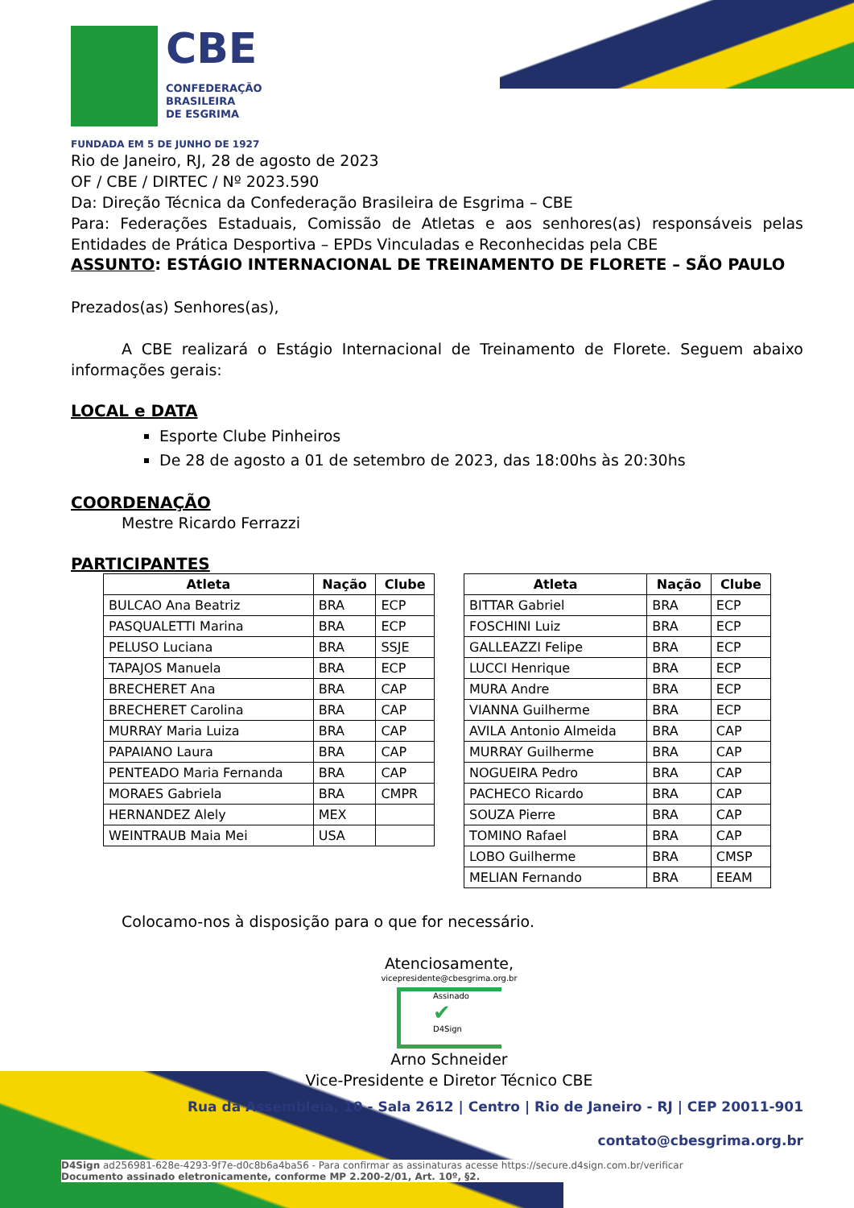CBE
CONFEDERAÇÃO
BRASILEIRA
DE ESGRIMA
FUNDADA EM 5 DE JUNHO DE 1927
Rio de Janeiro, RJ, 28 de agosto de 2023
OF / CBE / DIRTEC / Nº 2023.590
Da: Direção Técnica da Confederação Brasileira de Esgrima – CBE
Para: Federações Estaduais, Comissão de Atletas e aos senhores(as) responsáveis pelas Entidades de Prática Desportiva – EPDs Vinculadas e Reconhecidas pela CBE
ASSUNTO: ESTÁGIO INTERNACIONAL DE TREINAMENTO DE FLORETE – SÃO PAULO
Prezados(as) Senhores(as),
A CBE realizará o Estágio Internacional de Treinamento de Florete. Seguem abaixo informações gerais:
LOCAL e DATA
Esporte Clube Pinheiros
De 28 de agosto a 01 de setembro de 2023, das 18:00hs às 20:30hs
COORDENAÇÃO
Mestre Ricardo Ferrazzi
PARTICIPANTES
| Atleta | Nação | Clube |
| --- | --- | --- |
| BULCAO Ana Beatriz | BRA | ECP |
| PASQUALETTI Marina | BRA | ECP |
| PELUSO Luciana | BRA | SSJE |
| TAPAJOS Manuela | BRA | ECP |
| BRECHERET Ana | BRA | CAP |
| BRECHERET Carolina | BRA | CAP |
| MURRAY Maria Luiza | BRA | CAP |
| PAPAIANO Laura | BRA | CAP |
| PENTEADO Maria Fernanda | BRA | CAP |
| MORAES Gabriela | BRA | CMPR |
| HERNANDEZ Alely | MEX | |
| WEINTRAUB Maia Mei | USA | |
| Atleta | Nação | Clube |
| --- | --- | --- |
| BITTAR Gabriel | BRA | ECP |
| FOSCHINI Luiz | BRA | ECP |
| GALLEAZZI Felipe | BRA | ECP |
| LUCCI Henrique | BRA | ECP |
| MURA Andre | BRA | ECP |
| VIANNA Guilherme | BRA | ECP |
| AVILA Antonio Almeida | BRA | CAP |
| MURRAY Guilherme | BRA | CAP |
| NOGUEIRA Pedro | BRA | CAP |
| PACHECO Ricardo | BRA | CAP |
| SOUZA Pierre | BRA | CAP |
| TOMINO Rafael | BRA | CAP |
| LOBO Guilherme | BRA | CMSP |
| MELIAN Fernando | BRA | EEAM |
Colocamo-nos à disposição para o que for necessário.
Atenciosamente,
vicepresidente@cbesgrima.org.br
Assinado
✔
D4Sign
Arno Schneider
Vice-Presidente e Diretor Técnico CBE
Rua da Assembleia, 10 - Sala 2612 | Centro | Rio de Janeiro - RJ | CEP 20011-901
contato@cbesgrima.org.br
D4Sign ad256981-628e-4293-9f7e-d0c8b6a4ba56 - Para confirmar as assinaturas acesse https://secure.d4sign.com.br/verificar
Documento assinado eletronicamente, conforme MP 2.200-2/01, Art. 10º, §2.